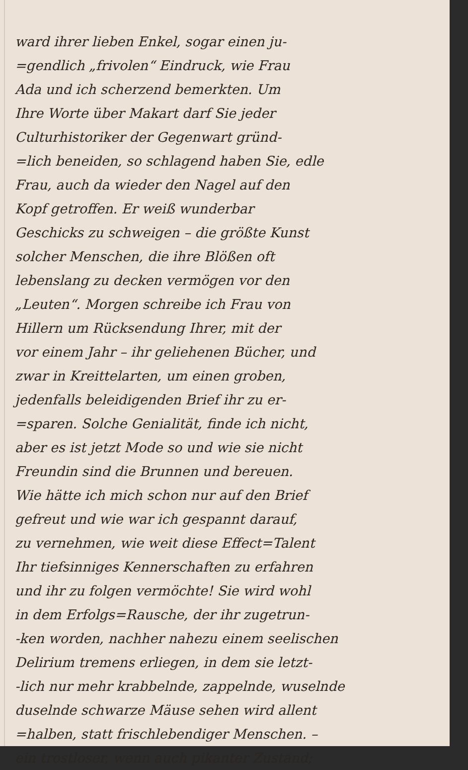ward ihrer lieben Enkel, sogar einen ju-
=gendlich „frivolen“ Eindruck, wie Frau
Ada und ich scherzend bemerkten. Um
Ihre Worte über Makart darf Sie jeder
Culturhistoriker der Gegenwart gründ-
=lich beneiden, so schlagend haben Sie, edle
Frau, auch da wieder den Nagel auf den
Kopf getroffen. Er weiß wunderbar
Geschicks zu schweigen – die größte Kunst
solcher Menschen, die ihre Blößen oft
lebenslang zu decken vermögen vor den
„Leuten“. Morgen schreibe ich Frau von
Hillern um Rücksendung Ihrer, mit der
vor einem Jahr – ihr geliehenen Bücher, und
zwar in Kreittelarten, um einen groben,
jedenfalls beleidigenden Brief ihr zu er-
=sparen. Solche Genialität, finde ich nicht,
aber es ist jetzt Mode so und wie sie nicht
Freundin sind die Brunnen und bereuen.
Wie hätte ich mich schon nur auf den Brief
gefreut und wie war ich gespannt darauf,
zu vernehmen, wie weit diese Effect=Talent
Ihr tiefsinniges Kennerschaften zu erfahren
und ihr zu folgen vermöchte! Sie wird wohl
in dem Erfolgs=Rausche, der ihr zugetrun-
-ken worden, nachher nahezu einem seelischen
Delirium tremens erliegen, in dem sie letzt-
-lich nur mehr krabbelnde, zappelnde, wuselnde
duselnde schwarze Mäuse sehen wird allent
=halben, statt frischlebendiger Menschen. –
ein trostloser, wenn auch pikanter Zustand;